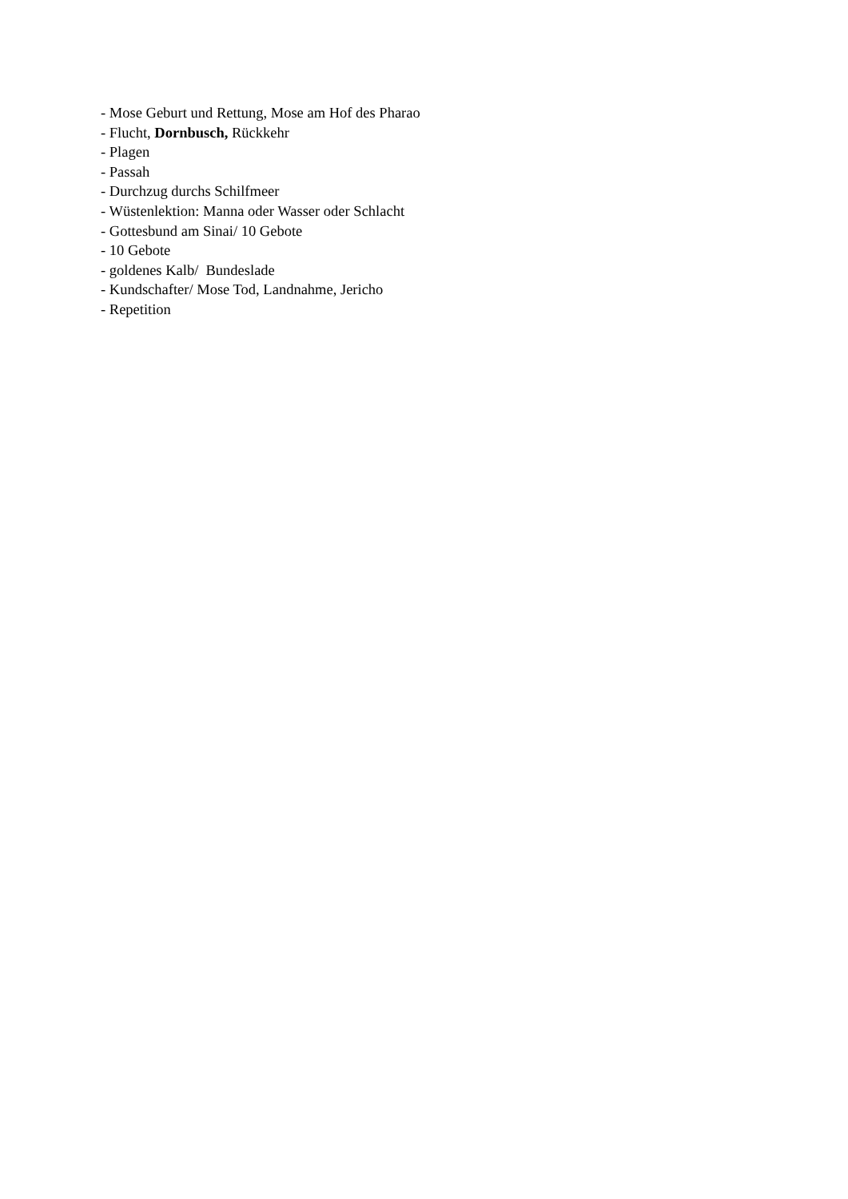- Mose Geburt und Rettung, Mose am Hof des Pharao
- Flucht, Dornbusch, Rückkehr
- Plagen
- Passah
- Durchzug durchs Schilfmeer
- Wüstenlektion: Manna oder Wasser oder Schlacht
- Gottesbund am Sinai/ 10 Gebote
- 10 Gebote
- goldenes Kalb/ Bundeslade
- Kundschafter/ Mose Tod, Landnahme, Jericho
- Repetition